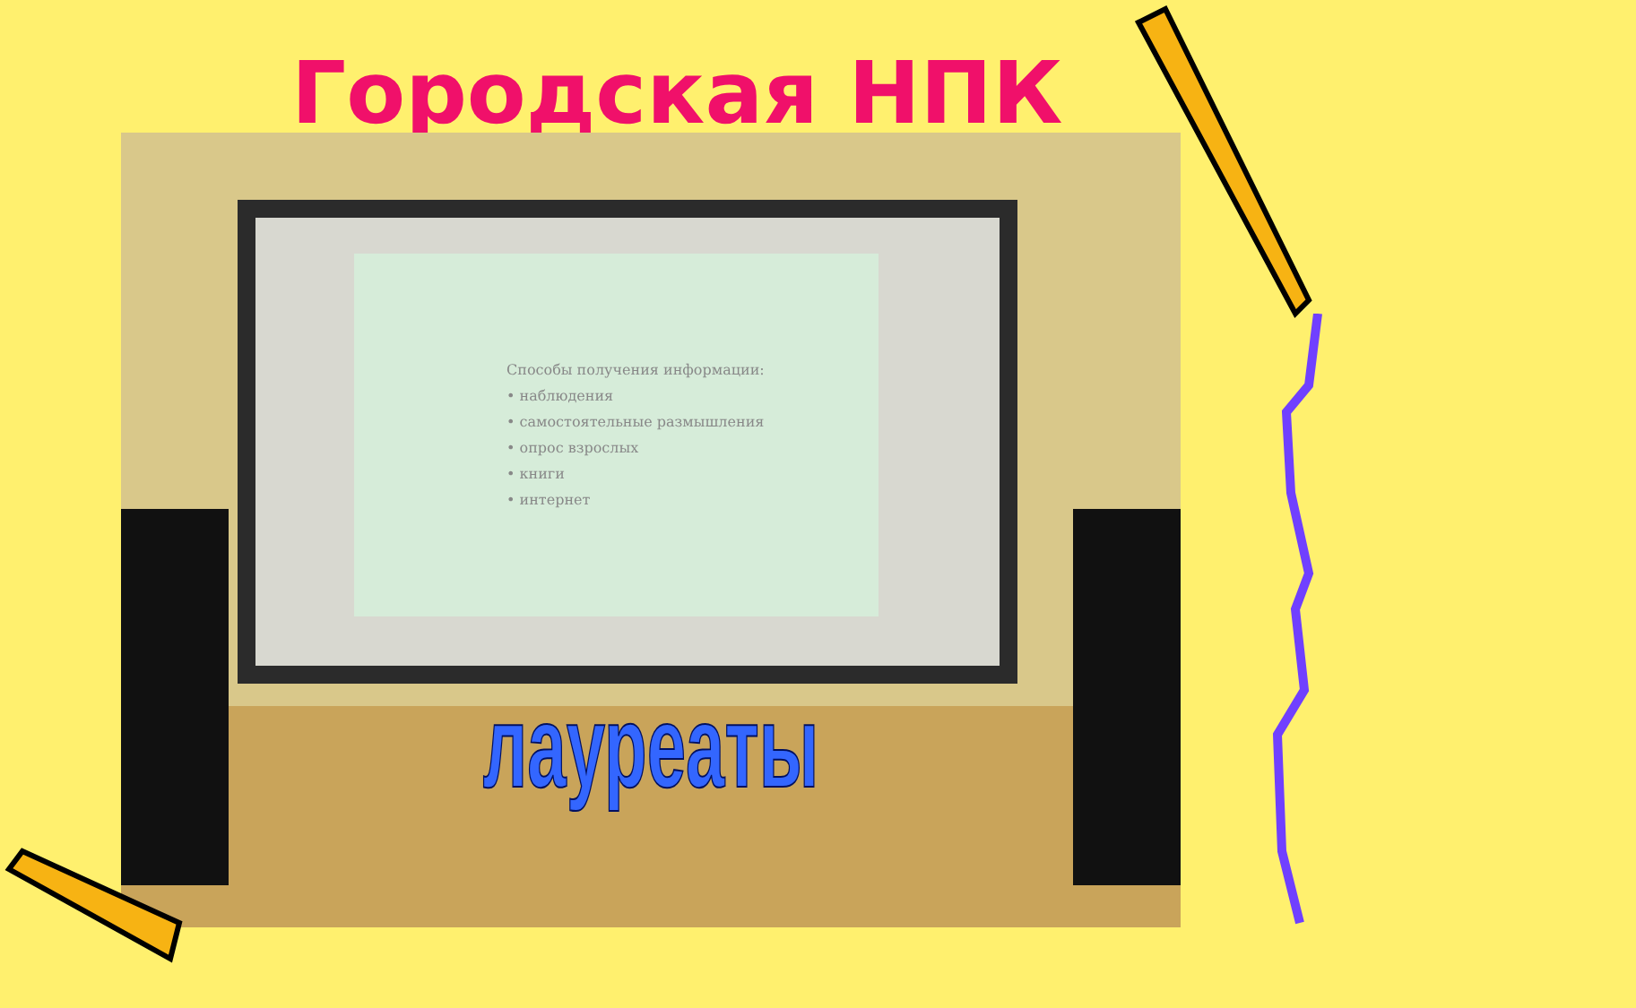Городская НПК
Способы получения информации:
• наблюдения
• самостоятельные размышления
• опрос взрослых
• книги
• интернет
лауреаты